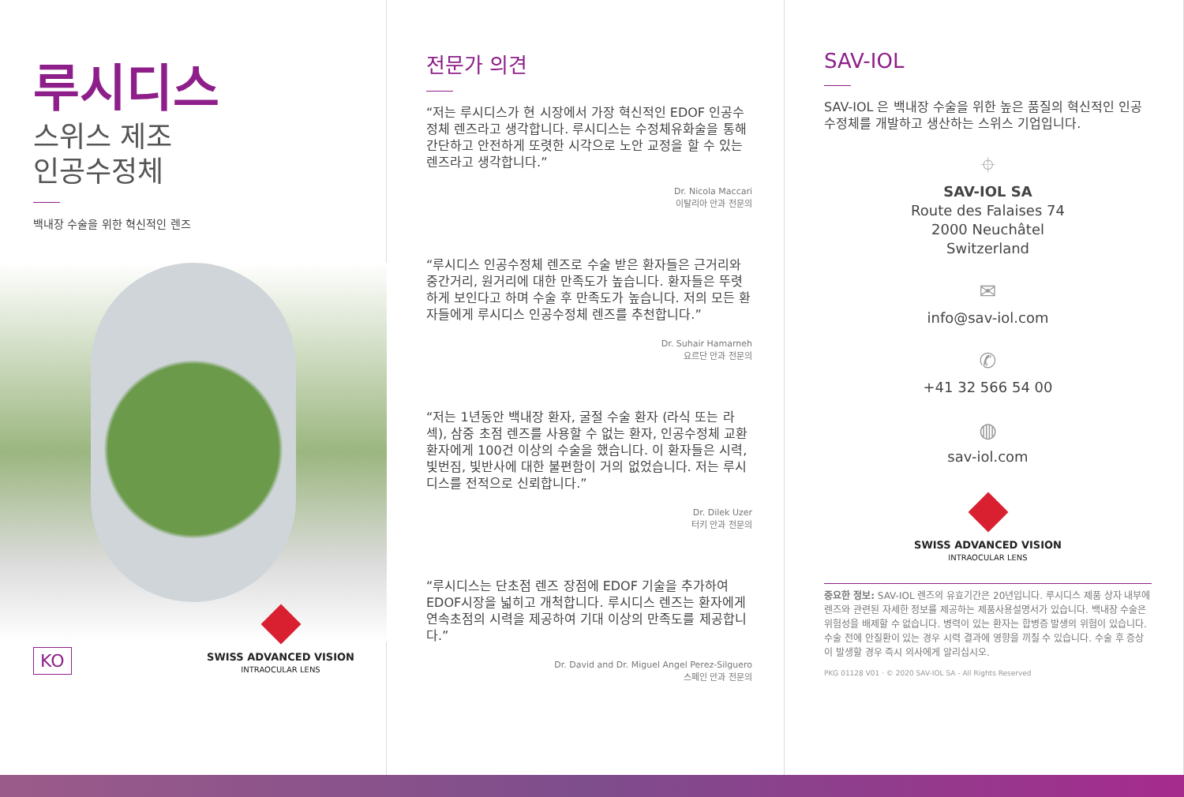루시디스
스위스 제조
인공수정체
백내장 수술을 위한 혁신적인 렌즈
KO
SWISS ADVANCED VISION
INTRAOCULAR LENS
전문가 의견
“저는 루시디스가 현 시장에서 가장 혁신적인 EDOF 인공수정체 렌즈라고 생각합니다. 루시디스는 수정체유화술을 통해 간단하고 안전하게 또렷한 시각으로 노안 교정을 할 수 있는 렌즈라고 생각합니다.”
Dr. Nicola Maccari
이탈리아 안과 전문의
“루시디스 인공수정체 렌즈로 수술 받은 환자들은 근거리와 중간거리, 원거리에 대한 만족도가 높습니다. 환자들은 뚜렷하게 보인다고 하며 수술 후 만족도가 높습니다. 저의 모든 환자들에게 루시디스 인공수정체 렌즈를 추천합니다.”
Dr. Suhair Hamarneh
요르단 안과 전문의
“저는 1년동안 백내장 환자, 굴절 수술 환자 (라식 또는 라섹), 삼중 초점 렌즈를 사용할 수 없는 환자, 인공수정체 교환 환자에게 100건 이상의 수술을 했습니다. 이 환자들은 시력, 빛번짐, 빛반사에 대한 불편함이 거의 없었습니다. 저는 루시디스를 전적으로 신뢰합니다.”
Dr. Dilek Uzer
터키 안과 전문의
“루시디스는 단초점 렌즈 장점에 EDOF 기술을 추가하여 EDOF시장을 넓히고 개척합니다. 루시디스 렌즈는 환자에게 연속초점의 시력을 제공하여 기대 이상의 만족도를 제공합니다.”
Dr. David and Dr. Miguel Angel Perez-Silguero
스페인 안과 전문의
SAV-IOL
SAV-IOL 은 백내장 수술을 위한 높은 품질의 혁신적인 인공수정체를 개발하고 생산하는 스위스 기업입니다.
⌖
SAV-IOL SA
Route des Falaises 74
2000 Neuchâtel
Switzerland
✉
info@sav-iol.com
✆
+41 32 566 54 00
◍
sav-iol.com
SWISS ADVANCED VISION
INTRAOCULAR LENS
중요한 정보: SAV-IOL 렌즈의 유효기간은 20년입니다. 루시디스 제품 상자 내부에 렌즈와 관련된 자세한 정보를 제공하는 제품사용설명서가 있습니다. 백내장 수술은 위험성을 배제할 수 없습니다. 병력이 있는 환자는 합병증 발생의 위험이 있습니다. 수술 전에 안질환이 있는 경우 시력 결과에 영향을 끼칠 수 있습니다. 수술 후 증상이 발생할 경우 즉시 의사에게 알리십시오.
PKG 01128 V01 · © 2020 SAV-IOL SA - All Rights Reserved